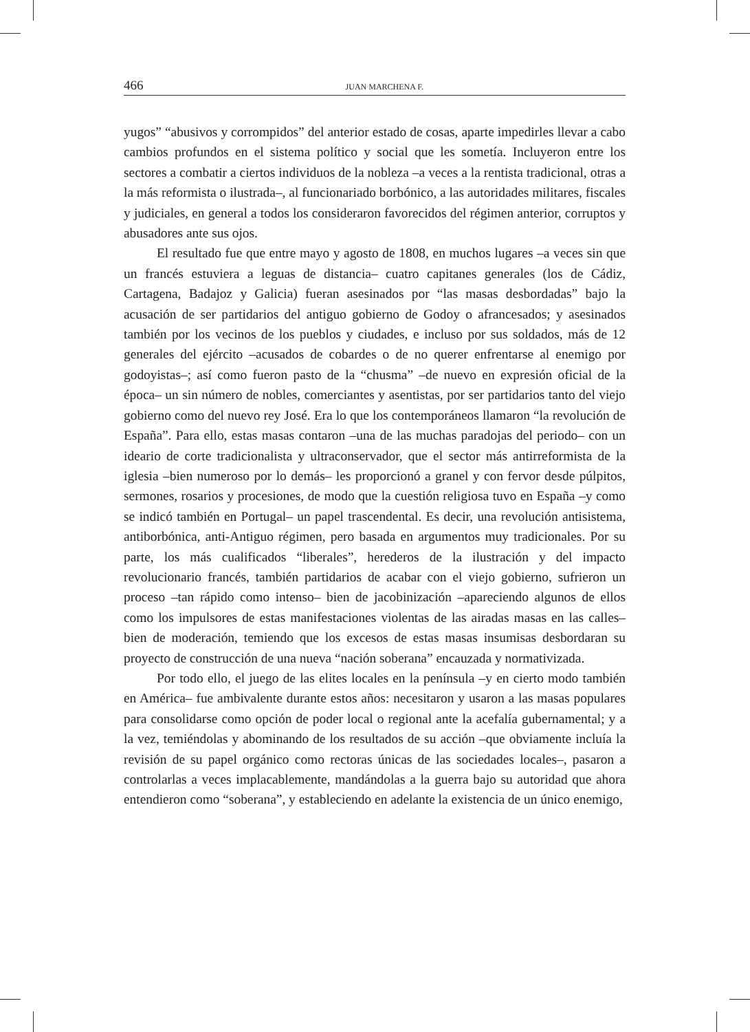466 JUAN MARCHENA F.
yugos” “abusivos y corrompidos” del anterior estado de cosas, aparte impedirles llevar a cabo cambios profundos en el sistema político y social que les sometía. Incluyeron entre los sectores a combatir a ciertos individuos de la nobleza –a veces a la rentista tradicional, otras a la más reformista o ilustrada–, al funcionariado borbónico, a las autoridades militares, fiscales y judiciales, en general a todos los consideraron favorecidos del régimen anterior, corruptos y abusadores ante sus ojos.
El resultado fue que entre mayo y agosto de 1808, en muchos lugares –a veces sin que un francés estuviera a leguas de distancia– cuatro capitanes generales (los de Cádiz, Cartagena, Badajoz y Galicia) fueran asesinados por “las masas desbordadas” bajo la acusación de ser partidarios del antiguo gobierno de Godoy o afrancesados; y asesinados también por los vecinos de los pueblos y ciudades, e incluso por sus soldados, más de 12 generales del ejército –acusados de cobardes o de no querer enfrentarse al enemigo por godoyistas–; así como fueron pasto de la “chusma” –de nuevo en expresión oficial de la época– un sin número de nobles, comerciantes y asentistas, por ser partidarios tanto del viejo gobierno como del nuevo rey José. Era lo que los contemporáneos llamaron “la revolución de España”. Para ello, estas masas contaron –una de las muchas paradojas del periodo– con un ideario de corte tradicionalista y ultraconservador, que el sector más antirreformista de la iglesia –bien numeroso por lo demás– les proporcionó a granel y con fervor desde púlpitos, sermones, rosarios y procesiones, de modo que la cuestión religiosa tuvo en España –y como se indicó también en Portugal– un papel trascendental. Es decir, una revolución antisistema, antiborbónica, anti-Antiguo régimen, pero basada en argumentos muy tradicionales. Por su parte, los más cualificados “liberales”, herederos de la ilustración y del impacto revolucionario francés, también partidarios de acabar con el viejo gobierno, sufrieron un proceso –tan rápido como intenso– bien de jacobinización –apareciendo algunos de ellos como los impulsores de estas manifestaciones violentas de las airadas masas en las calles– bien de moderación, temiendo que los excesos de estas masas insumisas desbordaran su proyecto de construcción de una nueva “nación soberana” encauzada y normativizada.
Por todo ello, el juego de las elites locales en la península –y en cierto modo también en América– fue ambivalente durante estos años: necesitaron y usaron a las masas populares para consolidarse como opción de poder local o regional ante la acefalía gubernamental; y a la vez, temiéndolas y abominando de los resultados de su acción –que obviamente incluía la revisión de su papel orgánico como rectoras únicas de las sociedades locales–, pasaron a controlarlas a veces implacablemente, mandándolas a la guerra bajo su autoridad que ahora entendieron como “soberana”, y estableciendo en adelante la existencia de un único enemigo,